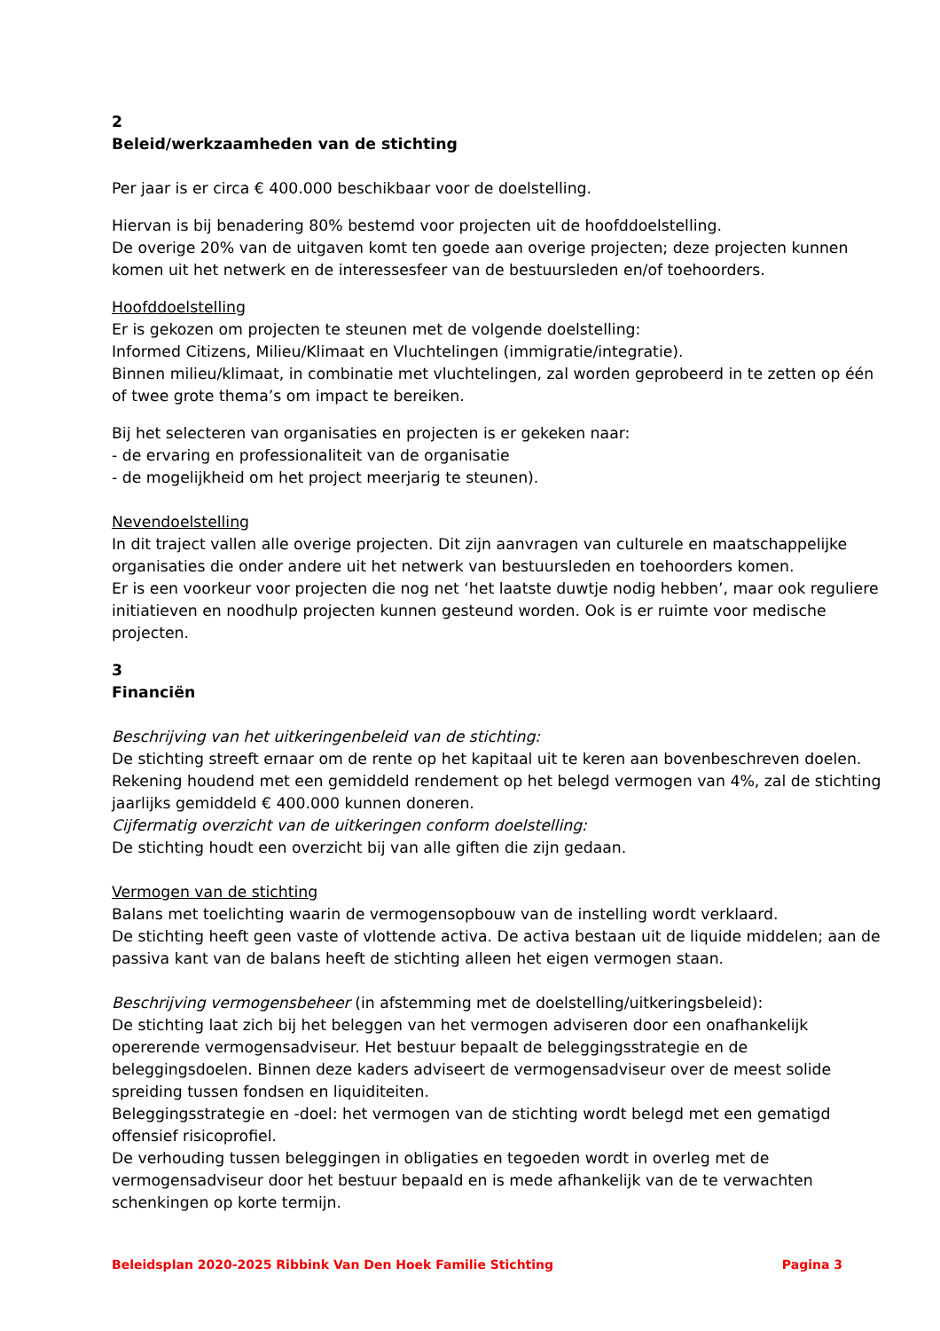2
Beleid/werkzaamheden van de stichting
Per jaar is er circa € 400.000 beschikbaar voor de doelstelling.
Hiervan is bij benadering 80% bestemd voor projecten uit de hoofddoelstelling.
De overige 20% van de uitgaven komt ten goede aan overige projecten; deze projecten kunnen komen uit het netwerk en de interessesfeer van de bestuursleden en/of toehoorders.
Hoofddoelstelling
Er is gekozen om projecten te steunen met de volgende doelstelling:
Informed Citizens, Milieu/Klimaat en Vluchtelingen (immigratie/integratie).
Binnen milieu/klimaat, in combinatie met vluchtelingen, zal worden geprobeerd in te zetten op één of twee grote thema’s om impact te bereiken.
Bij het selecteren van organisaties en projecten is er gekeken naar:
- de ervaring en professionaliteit van de organisatie
- de mogelijkheid om het project meerjarig te steunen).
Nevendoelstelling
In dit traject vallen alle overige projecten. Dit zijn aanvragen van culturele en maatschappelijke organisaties die onder andere uit het netwerk van bestuursleden en toehoorders komen.
Er is een voorkeur voor projecten die nog net ‘het laatste duwtje nodig hebben’, maar ook reguliere initiatieven en noodhulp projecten kunnen gesteund worden. Ook is er ruimte voor medische projecten.
3
Financiën
Beschrijving van het uitkeringenbeleid van de stichting:
De stichting streeft ernaar om de rente op het kapitaal uit te keren aan bovenbeschreven doelen. Rekening houdend met een gemiddeld rendement op het belegd vermogen van 4%, zal de stichting jaarlijks gemiddeld € 400.000 kunnen doneren.
Cijfermatig overzicht van de uitkeringen conform doelstelling:
De stichting houdt een overzicht bij van alle giften die zijn gedaan.
Vermogen van de stichting
Balans met toelichting waarin de vermogensopbouw van de instelling wordt verklaard.
De stichting heeft geen vaste of vlottende activa. De activa bestaan uit de liquide middelen; aan de passiva kant van de balans heeft de stichting alleen het eigen vermogen staan.
Beschrijving vermogensbeheer (in afstemming met de doelstelling/uitkeringsbeleid):
De stichting laat zich bij het beleggen van het vermogen adviseren door een onafhankelijk opererende vermogensadviseur. Het bestuur bepaalt de beleggingsstrategie en de beleggingsdoelen. Binnen deze kaders adviseert de vermogensadviseur over de meest solide spreiding tussen fondsen en liquiditeiten.
Beleggingsstrategie en -doel: het vermogen van de stichting wordt belegd met een gematigd offensief risicoprofiel.
De verhouding tussen beleggingen in obligaties en tegoeden wordt in overleg met de vermogensadviseur door het bestuur bepaald en is mede afhankelijk van de te verwachten schenkingen op korte termijn.
Beleidsplan 2020-2025 Ribbink Van Den Hoek Familie Stichting Pagina 3